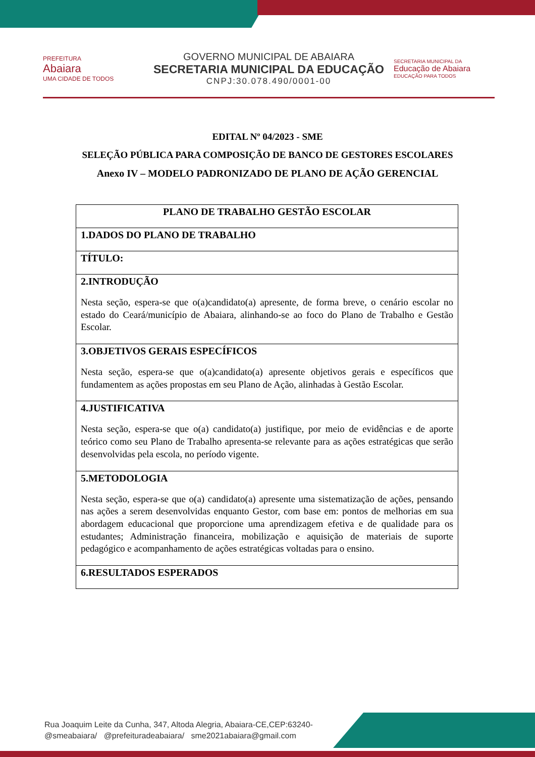PREFEITURA
Abaiara
UMA CIDADE DE TODOS
GOVERNO MUNICIPAL DE ABAIARA
SECRETARIA MUNICIPAL DA EDUCAÇÃO
CNPJ:30.078.490/0001-00
SECRETARIA MUNICIPAL DA
Educação de Abaiara
EDUCAÇÃO PARA TODOS
EDITAL Nº 04/2023 - SME
SELEÇÃO PÚBLICA PARA COMPOSIÇÃO DE BANCO DE GESTORES ESCOLARES
Anexo IV – MODELO PADRONIZADO DE PLANO DE AÇÃO GERENCIAL
| PLANO DE TRABALHO GESTÃO ESCOLAR |
| 1.DADOS DO PLANO DE TRABALHO |
| TÍTULO: |
| 2.INTRODUÇÃO Nesta seção, espera-se que o(a)candidato(a) apresente, de forma breve, o cenário escolar no estado do Ceará/município de Abaiara, alinhando-se ao foco do Plano de Trabalho e Gestão Escolar. |
| 3.OBJETIVOS GERAIS ESPECÍFICOS Nesta seção, espera-se que o(a)candidato(a) apresente objetivos gerais e específicos que fundamentem as ações propostas em seu Plano de Ação, alinhadas à Gestão Escolar. |
| 4.JUSTIFICATIVA Nesta seção, espera-se que o(a) candidato(a) justifique, por meio de evidências e de aporte teórico como seu Plano de Trabalho apresenta-se relevante para as ações estratégicas que serão desenvolvidas pela escola, no período vigente. |
| 5.METODOLOGIA Nesta seção, espera-se que o(a) candidato(a) apresente uma sistematização de ações, pensando nas ações a serem desenvolvidas enquanto Gestor, com base em: pontos de melhorias em sua abordagem educacional que proporcione uma aprendizagem efetiva e de qualidade para os estudantes; Administração financeira, mobilização e aquisição de materiais de suporte pedagógico e acompanhamento de ações estratégicas voltadas para o ensino. |
| 6.RESULTADOS ESPERADOS |
Rua Joaquim Leite da Cunha, 347, Altoda Alegria, Abaiara-CE,CEP:63240-
@smeabaiara/ @prefeituradeabaiara/ sme2021abaiara@gmail.com